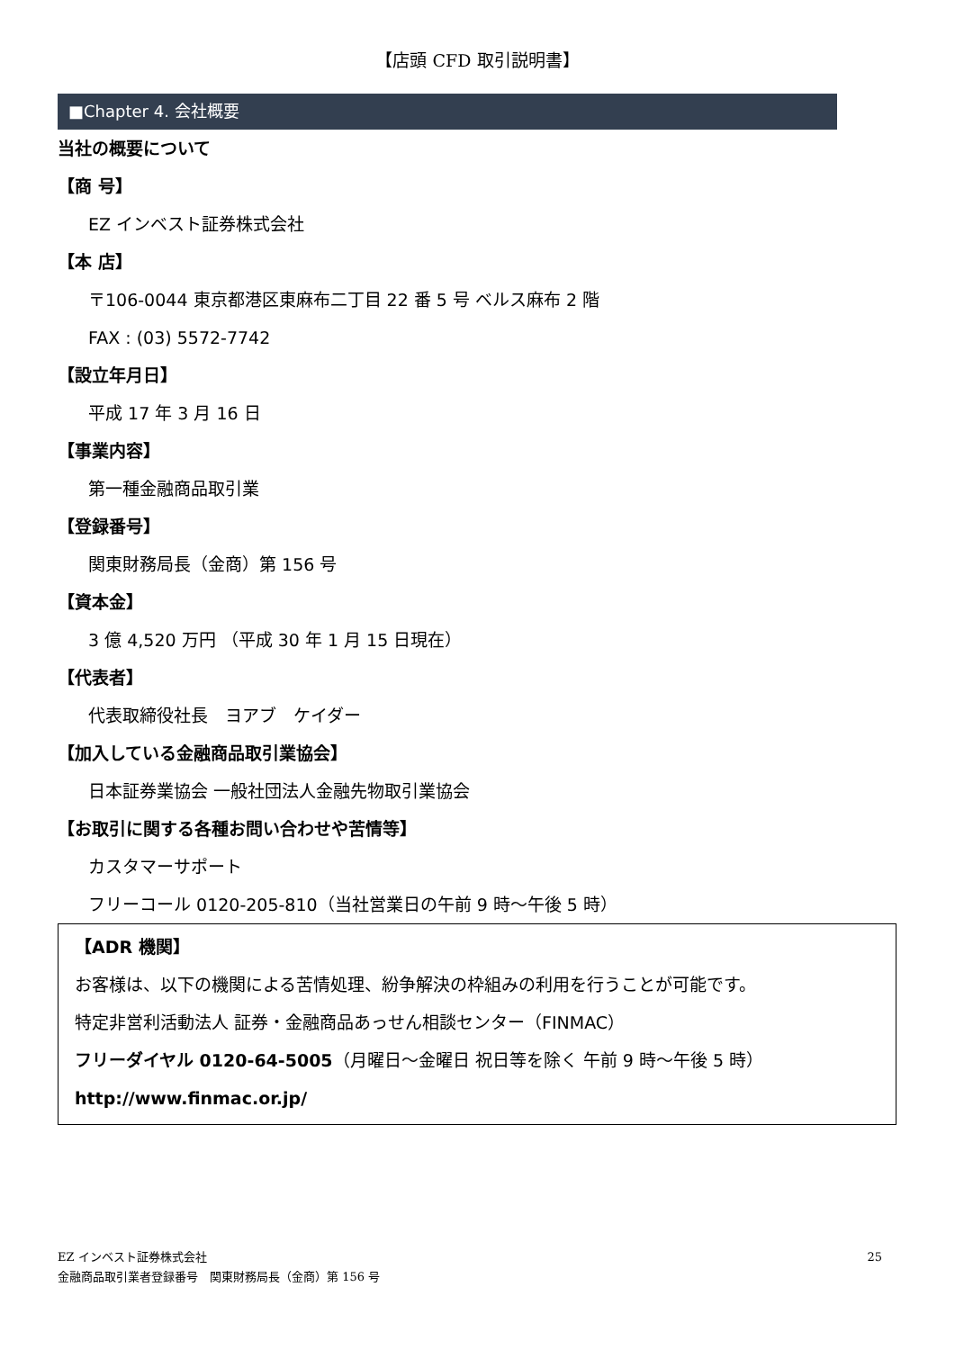【店頭 CFD 取引説明書】
■Chapter 4. 会社概要
当社の概要について
【商 号】
EZ インベスト証券株式会社
【本 店】
〒106-0044 東京都港区東麻布二丁目 22 番 5 号 ベルス麻布 2 階
FAX : (03) 5572-7742
【設立年月日】
平成 17 年 3 月 16 日
【事業内容】
第一種金融商品取引業
【登録番号】
関東財務局長（金商）第 156 号
【資本金】
3 億 4,520 万円 （平成 30 年 1 月 15 日現在）
【代表者】
代表取締役社長　ヨアブ　ケイダー
【加入している金融商品取引業協会】
日本証券業協会 一般社団法人金融先物取引業協会
【お取引に関する各種お問い合わせや苦情等】
カスタマーサポート
フリーコール 0120-205-810（当社営業日の午前 9 時～午後 5 時）
【ADR 機関】
お客様は、以下の機関による苦情処理、紛争解決の枠組みの利用を行うことが可能です。
特定非営利活動法人 証券・金融商品あっせん相談センター（FINMAC）
フリーダイヤル 0120-64-5005（月曜日～金曜日 祝日等を除く 午前 9 時～午後 5 時）
http://www.finmac.or.jp/
EZ インベスト証券株式会社 25
金融商品取引業者登録番号　関東財務局長（金商）第 156 号